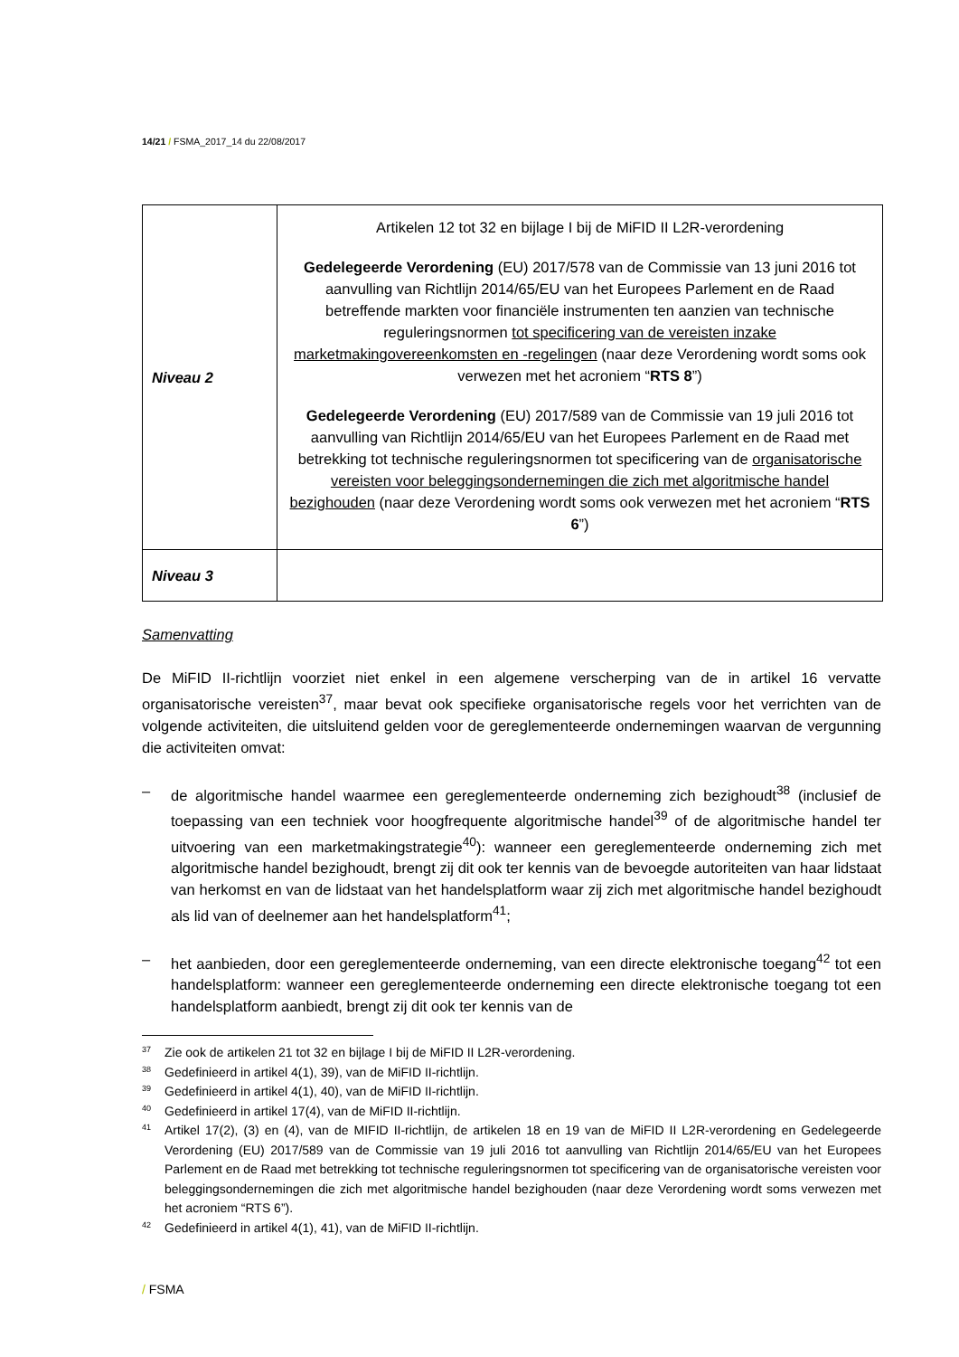14/21 / FSMA_2017_14 du 22/08/2017
| Niveau 2 | Artikelen 12 tot 32 en bijlage I bij de MiFID II L2R-verordening Gedelegeerde Verordening (EU) 2017/578 van de Commissie van 13 juni 2016 tot aanvulling van Richtlijn 2014/65/EU van het Europees Parlement en de Raad betreffende markten voor financiële instrumenten ten aanzien van technische reguleringsnormen tot specificering van de vereisten inzake marketmakingovereenkomsten en -regelingen (naar deze Verordening wordt soms ook verwezen met het acroniem “ RTS 8 ”) Gedelegeerde Verordening (EU) 2017/589 van de Commissie van 19 juli 2016 tot aanvulling van Richtlijn 2014/65/EU van het Europees Parlement en de Raad met betrekking tot technische reguleringsnormen tot specificering van de organisatorische vereisten voor beleggingsondernemingen die zich met algoritmische handel bezighouden (naar deze Verordening wordt soms ook verwezen met het acroniem “ RTS 6 ”) |
| Niveau 3 | |
Samenvatting
De MiFID II-richtlijn voorziet niet enkel in een algemene verscherping van de in artikel 16 vervatte organisatorische vereisten<sup>37</sup>, maar bevat ook specifieke organisatorische regels voor het verrichten van de volgende activiteiten, die uitsluitend gelden voor de gereglementeerde ondernemingen waarvan de vergunning die activiteiten omvat:
– de algoritmische handel waarmee een gereglementeerde onderneming zich bezighoudt<sup>38</sup> (inclusief de toepassing van een techniek voor hoogfrequente algoritmische handel<sup>39</sup> of de algoritmische handel ter uitvoering van een marketmakingstrategie<sup>40</sup>): wanneer een gereglementeerde onderneming zich met algoritmische handel bezighoudt, brengt zij dit ook ter kennis van de bevoegde autoriteiten van haar lidstaat van herkomst en van de lidstaat van het handelsplatform waar zij zich met algoritmische handel bezighoudt als lid van of deelnemer aan het handelsplatform<sup>41</sup>;
– het aanbieden, door een gereglementeerde onderneming, van een directe elektronische toegang<sup>42</sup> tot een handelsplatform: wanneer een gereglementeerde onderneming een directe elektronische toegang tot een handelsplatform aanbiedt, brengt zij dit ook ter kennis van de
<sup>37</sup> Zie ook de artikelen 21 tot 32 en bijlage I bij de MiFID II L2R-verordening.
<sup>38</sup> Gedefinieerd in artikel 4(1), 39), van de MiFID II-richtlijn.
<sup>39</sup> Gedefinieerd in artikel 4(1), 40), van de MiFID II-richtlijn.
<sup>40</sup> Gedefinieerd in artikel 17(4), van de MiFID II-richtlijn.
<sup>41</sup> Artikel 17(2), (3) en (4), van de MIFID II-richtlijn, de artikelen 18 en 19 van de MiFID II L2R-verordening en Gedelegeerde Verordening (EU) 2017/589 van de Commissie van 19 juli 2016 tot aanvulling van Richtlijn 2014/65/EU van het Europees Parlement en de Raad met betrekking tot technische reguleringsnormen tot specificering van de organisatorische vereisten voor beleggingsondernemingen die zich met algoritmische handel bezighouden (naar deze Verordening wordt soms verwezen met het acroniem “RTS 6”).
<sup>42</sup> Gedefinieerd in artikel 4(1), 41), van de MiFID II-richtlijn.
/ FSMA